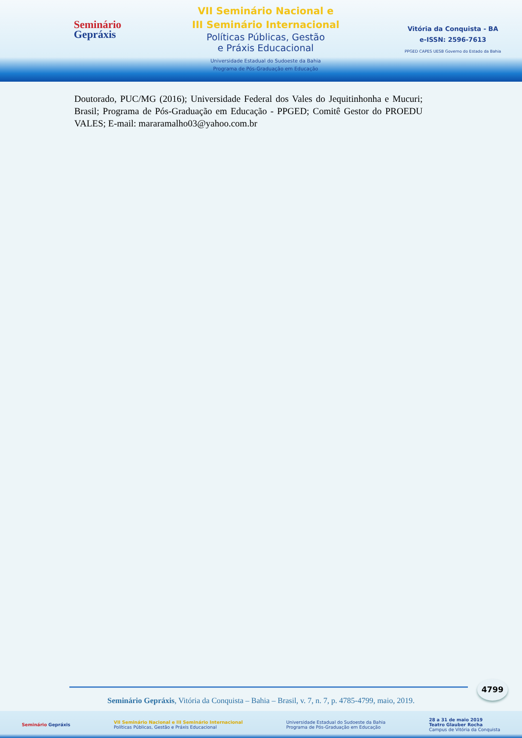Seminário
Gepráxis
VII Seminário Nacional e
III Seminário Internacional
Políticas Públicas, Gestão
e Práxis Educacional
Universidade Estadual do Sudoeste da Bahia
Programa de Pós-Graduação em Educação
Vitória da Conquista - BA
e-ISSN: 2596-7613
PPGED CAPES UESB Governo do Estado da Bahia
Doutorado, PUC/MG (2016); Universidade Federal dos Vales do Jequitinhonha e Mucuri; Brasil; Programa de Pós-Graduação em Educação - PPGED; Comitê Gestor do PROEDU VALES; E-mail: mararamalho03@yahoo.com.br
4799
Seminário Gepráxis, Vitória da Conquista – Bahia – Brasil, v. 7, n. 7, p. 4785-4799, maio, 2019.
Seminário Gepráxis VII Seminário Nacional e III Seminário Internacional
Políticas Públicas, Gestão e Práxis Educacional Universidade Estadual do Sudoeste da Bahia
Programa de Pós-Graduação em Educação 28 a 31 de maio 2019
Teatro Glauber Rocha
Campus de Vitória da Conquista